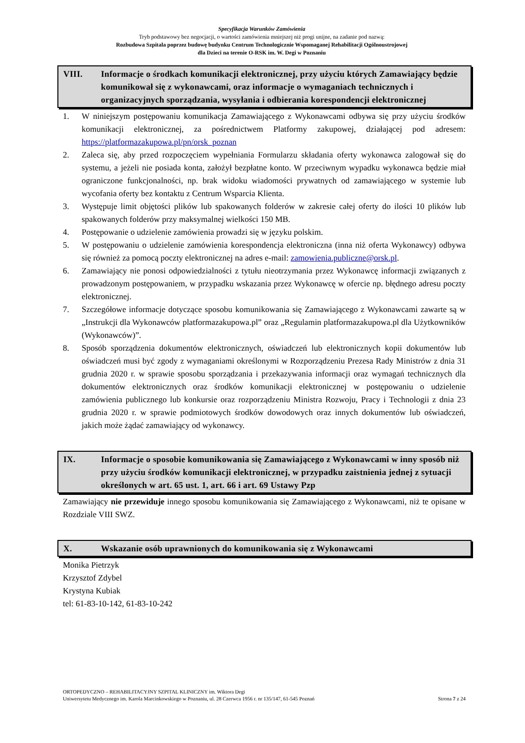Specyfikacja Warunków Zamówienia
Tryb podstawowy bez negocjacji, o wartości zamówienia mniejszej niż progi unijne, na zadanie pod nazwą:
Rozbudowa Szpitala poprzez budowę budynku Centrum Technologicznie Wspomaganej Rehabilitacji Ogólnoustrojowej
dla Dzieci na terenie O-RSK im. W. Degi w Poznaniu
VIII. Informacje o środkach komunikacji elektronicznej, przy użyciu których Zamawiający będzie komunikował się z wykonawcami, oraz informacje o wymaganiach technicznych i organizacyjnych sporządzania, wysyłania i odbierania korespondencji elektronicznej
1. W niniejszym postępowaniu komunikacja Zamawiającego z Wykonawcami odbywa się przy użyciu środków komunikacji elektronicznej, za pośrednictwem Platformy zakupowej, działającej pod adresem: https://platformazakupowa.pl/pn/orsk_poznan
2. Zaleca się, aby przed rozpoczęciem wypełniania Formularzu składania oferty wykonawca zalogował się do systemu, a jeżeli nie posiada konta, założył bezpłatne konto. W przeciwnym wypadku wykonawca będzie miał ograniczone funkcjonalności, np. brak widoku wiadomości prywatnych od zamawiającego w systemie lub wycofania oferty bez kontaktu z Centrum Wsparcia Klienta.
3. Występuje limit objętości plików lub spakowanych folderów w zakresie całej oferty do ilości 10 plików lub spakowanych folderów przy maksymalnej wielkości 150 MB.
4. Postępowanie o udzielenie zamówienia prowadzi się w języku polskim.
5. W postępowaniu o udzielenie zamówienia korespondencja elektroniczna (inna niż oferta Wykonawcy) odbywa się również za pomocą poczty elektronicznej na adres e-mail: zamowienia.publiczne@orsk.pl.
6. Zamawiający nie ponosi odpowiedzialności z tytułu nieotrzymania przez Wykonawcę informacji związanych z prowadzonym postępowaniem, w przypadku wskazania przez Wykonawcę w ofercie np. błędnego adresu poczty elektronicznej.
7. Szczegółowe informacje dotyczące sposobu komunikowania się Zamawiającego z Wykonawcami zawarte są w „Instrukcji dla Wykonawców platformazakupowa.pl” oraz „Regulamin platformazakupowa.pl dla Użytkowników (Wykonawców)”.
8. Sposób sporządzenia dokumentów elektronicznych, oświadczeń lub elektronicznych kopii dokumentów lub oświadczeń musi być zgody z wymaganiami określonymi w Rozporządzeniu Prezesa Rady Ministrów z dnia 31 grudnia 2020 r. w sprawie sposobu sporządzania i przekazywania informacji oraz wymagań technicznych dla dokumentów elektronicznych oraz środków komunikacji elektronicznej w postępowaniu o udzielenie zamówienia publicznego lub konkursie oraz rozporządzeniu Ministra Rozwoju, Pracy i Technologii z dnia 23 grudnia 2020 r. w sprawie podmiotowych środków dowodowych oraz innych dokumentów lub oświadczeń, jakich może żądać zamawiający od wykonawcy.
IX. Informacje o sposobie komunikowania się Zamawiającego z Wykonawcami w inny sposób niż przy użyciu środków komunikacji elektronicznej, w przypadku zaistnienia jednej z sytuacji określonych w art. 65 ust. 1, art. 66 i art. 69 Ustawy Pzp
Zamawiający nie przewiduje innego sposobu komunikowania się Zamawiającego z Wykonawcami, niż te opisane w Rozdziale VIII SWZ.
X. Wskazanie osób uprawnionych do komunikowania się z Wykonawcami
Monika Pietrzyk
Krzysztof Zdybel
Krystyna Kubiak
tel: 61-83-10-142, 61-83-10-242
ORTOPEDYCZNO – REHABILITACYJNY SZPITAL KLINICZNY im. Wiktora Degi
Uniwersytetu Medycznego im. Karola Marcinkowskiego w Poznaniu, ul. 28 Czerwca 1956 r. nr 135/147, 61-545 Poznań Strona 7 z 24